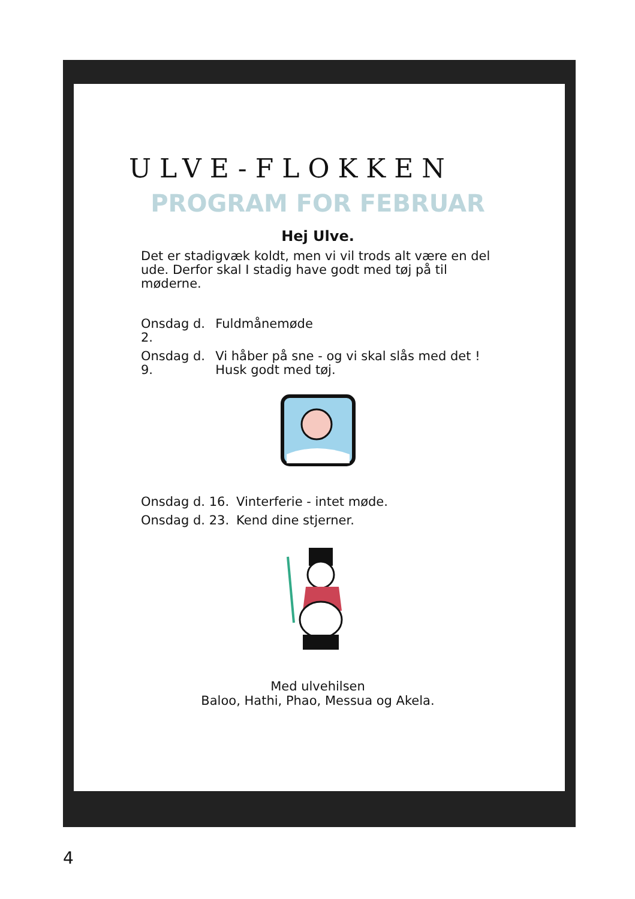ULVE-FLOKKEN
PROGRAM FOR FEBRUAR
Hej Ulve.
Det er stadigvæk koldt, men vi vil trods alt være en del ude. Derfor skal I stadig have godt med tøj på til møderne.
| Onsdag d. 2. | Fuldmånemøde |
| Onsdag d. 9. | Vi håber på sne - og vi skal slås med det ! Husk godt med tøj. |
| Onsdag d. 16. | Vinterferie - intet møde. |
| Onsdag d. 23. | Kend dine stjerner. |
Med ulvehilsen
Baloo, Hathi, Phao, Messua og Akela.
4